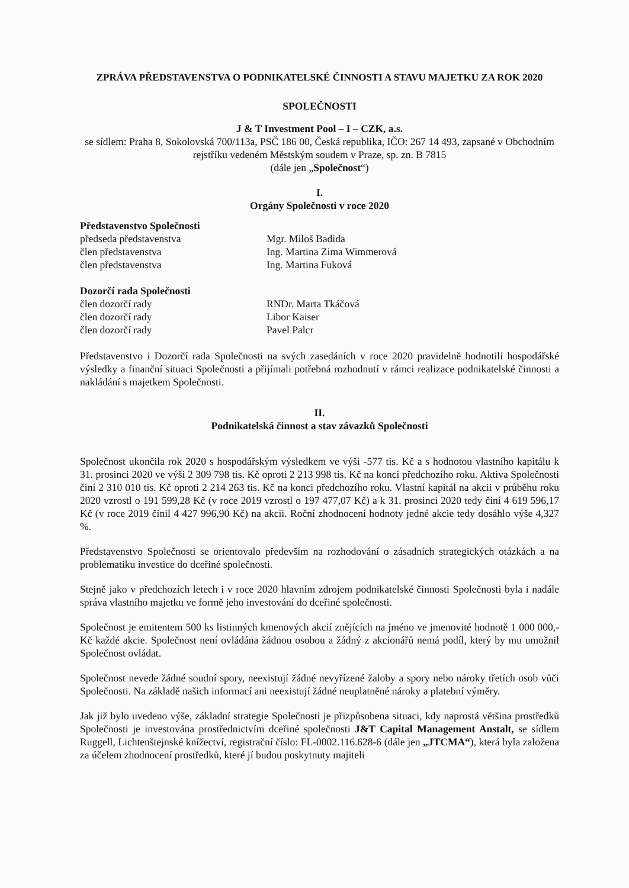ZPRÁVA PŘEDSTAVENSTVA O PODNIKATELSKÉ ČINNOSTI A STAVU MAJETKU ZA ROK 2020
SPOLEČNOSTI
J & T Investment Pool – I – CZK, a.s.
se sídlem: Praha 8, Sokolovská 700/113a, PSČ 186 00, Česká republika, IČO: 267 14 493, zapsané v Obchodním rejstříku vedeném Městským soudem v Praze, sp. zn. B 7815
(dále jen „Společnost“)
I.
Orgány Společnosti v roce 2020
Představenstvo Společnosti
předseda představenstva Mgr. Miloš Badida
člen představenstva Ing. Martina Zima Wimmerová
člen představenstva Ing. Martina Fuková
Dozorčí rada Společnosti
člen dozorčí rady RNDr. Marta Tkáčová
člen dozorčí rady Libor Kaiser
člen dozorčí rady Pavel Palcr
Představenstvo i Dozorčí rada Společnosti na svých zasedáních v roce 2020 pravidelně hodnotili hospodářské výsledky a finanční situaci Společnosti a přijímali potřebná rozhodnutí v rámci realizace podnikatelské činnosti a nakládání s majetkem Společnosti.
II.
Podnikatelská činnost a stav závazků Společnosti
Společnost ukončila rok 2020 s hospodářským výsledkem ve výši -577 tis. Kč a s hodnotou vlastního kapitálu k 31. prosinci 2020 ve výši 2 309 798 tis. Kč oproti 2 213 998 tis. Kč na konci předchozího roku. Aktiva Společnosti činí 2 310 010 tis. Kč oproti 2 214 263 tis. Kč na konci předchozího roku. Vlastní kapitál na akcii v průběhu roku 2020 vzrostl o 191 599,28 Kč (v roce 2019 vzrostl o 197 477,07 Kč) a k 31. prosinci 2020 tedy činí 4 619 596,17 Kč (v roce 2019 činil 4 427 996,90 Kč) na akcii. Roční zhodnocení hodnoty jedné akcie tedy dosáhlo výše 4,327 %.
Představenstvo Společnosti se orientovalo především na rozhodování o zásadních strategických otázkách a na problematiku investice do dceřiné společnosti.
Stejně jako v předchozích letech i v roce 2020 hlavním zdrojem podnikatelské činnosti Společnosti byla i nadále správa vlastního majetku ve formě jeho investování do dceřiné společnosti.
Společnost je emitentem 500 ks listinných kmenových akcií znějících na jméno ve jmenovité hodnotě 1 000 000,- Kč každé akcie. Společnost není ovládána žádnou osobou a žádný z akcionářů nemá podíl, který by mu umožnil Společnost ovládat.
Společnost nevede žádné soudní spory, neexistují žádné nevyřízené žaloby a spory nebo nároky třetích osob vůči Společnosti. Na základě našich informací ani neexistují žádné neuplatněné nároky a platební výměry.
Jak již bylo uvedeno výše, základní strategie Společnosti je přizpůsobena situaci, kdy naprostá většina prostředků Společnosti je investována prostřednictvím dceřiné společnosti J&T Capital Management Anstalt, se sídlem Ruggell, Lichtenštejnské knížectví, registrační číslo: FL-0002.116.628-6 (dále jen „JTCMA“), která byla založena za účelem zhodnocení prostředků, které jí budou poskytnuty majiteli